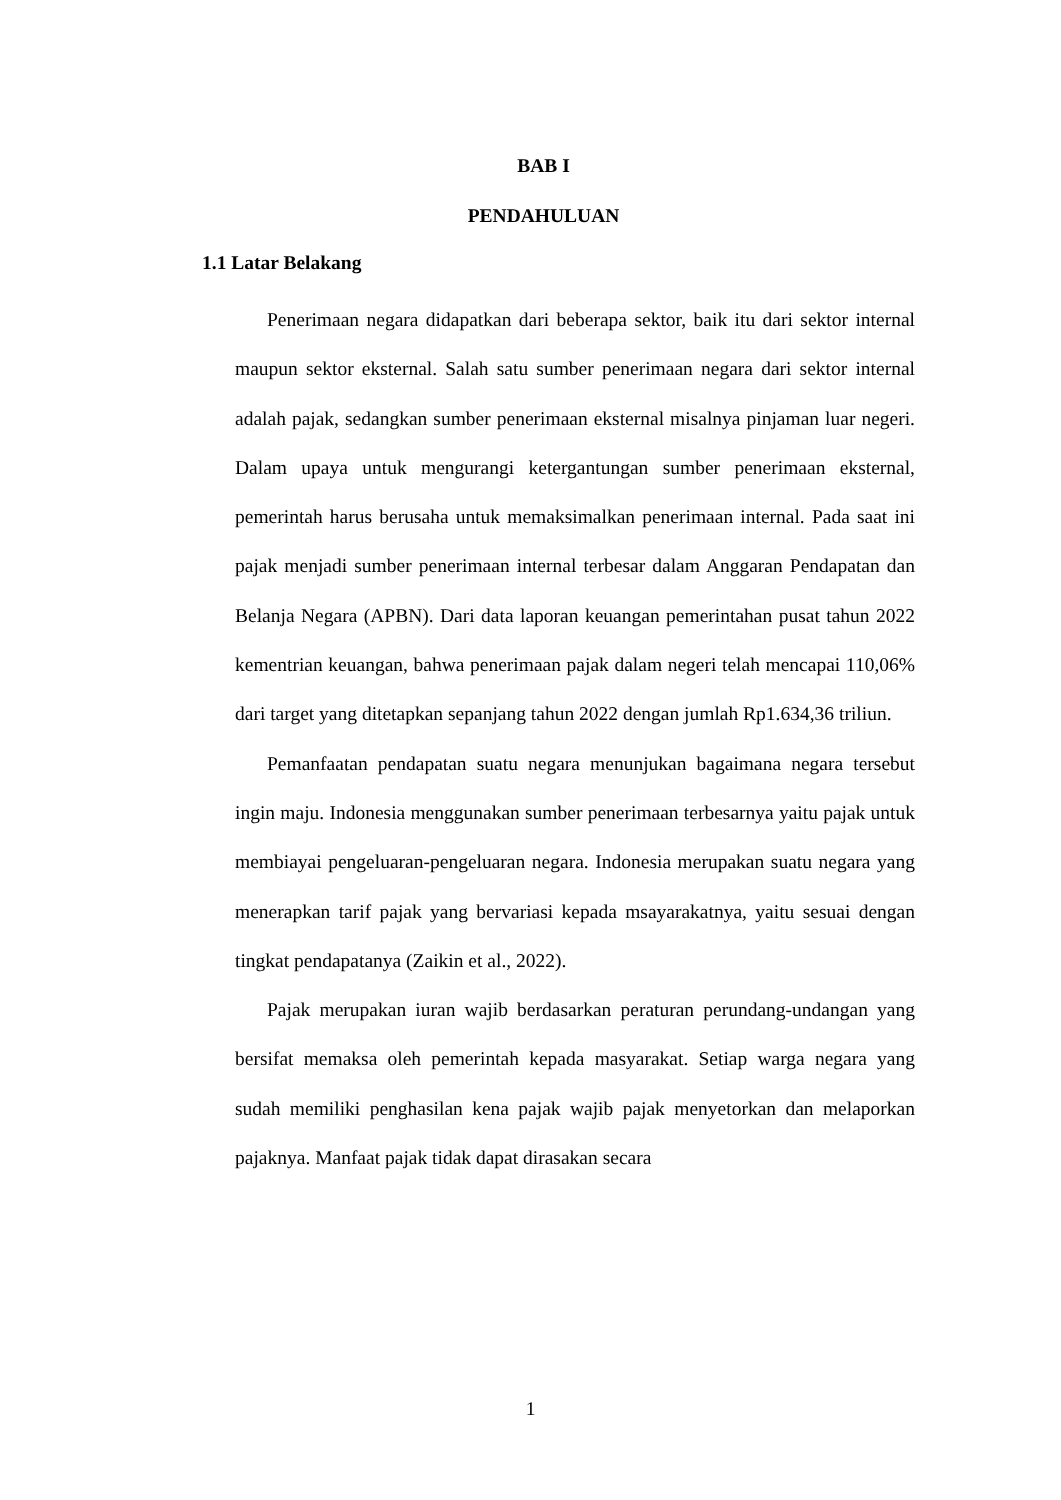BAB I
PENDAHULUAN
1.1 Latar Belakang
Penerimaan negara didapatkan dari beberapa sektor, baik itu dari sektor internal maupun sektor eksternal. Salah satu sumber penerimaan negara dari sektor internal adalah pajak, sedangkan sumber penerimaan eksternal misalnya pinjaman luar negeri. Dalam upaya untuk mengurangi ketergantungan sumber penerimaan eksternal, pemerintah harus berusaha untuk memaksimalkan penerimaan internal. Pada saat ini pajak menjadi sumber penerimaan internal terbesar dalam Anggaran Pendapatan dan Belanja Negara (APBN). Dari data laporan keuangan pemerintahan pusat tahun 2022 kementrian keuangan, bahwa penerimaan pajak dalam negeri telah mencapai 110,06% dari target yang ditetapkan sepanjang tahun 2022 dengan jumlah Rp1.634,36 triliun.
Pemanfaatan pendapatan suatu negara menunjukan bagaimana negara tersebut ingin maju. Indonesia menggunakan sumber penerimaan terbesarnya yaitu pajak untuk membiayai pengeluaran-pengeluaran negara. Indonesia merupakan suatu negara yang menerapkan tarif pajak yang bervariasi kepada msayarakatnya, yaitu sesuai dengan tingkat pendapatanya (Zaikin et al., 2022).
Pajak merupakan iuran wajib berdasarkan peraturan perundang-undangan yang bersifat memaksa oleh pemerintah kepada masyarakat. Setiap warga negara yang sudah memiliki penghasilan kena pajak wajib pajak menyetorkan dan melaporkan pajaknya. Manfaat pajak tidak dapat dirasakan secara
1